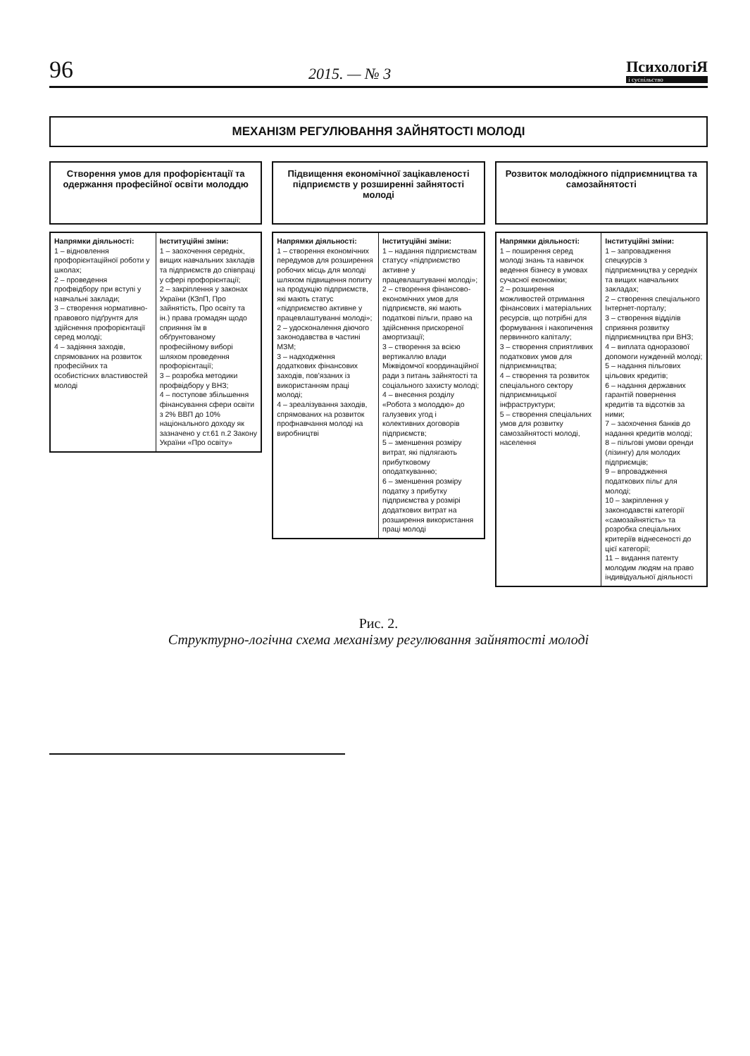96 2015. — № 3 ПсихологіЯ
і суспільство
МЕХАНІЗМ РЕГУЛЮВАННЯ ЗАЙНЯТОСТІ МОЛОДІ
Створення умов для профорієнтації та одержання професійної освіти молоддю
Напрямки діяльності:
1 – відновлення профорієнтаційної роботи у школах;
2 – проведення профвідбору при вступі у навчальні заклади;
3 – створення нормативно-правового підґрунтя для здійснення профорієнтації серед молоді;
4 – задіяння заходів, спрямованих на розвиток професійних та особистісних властивостей молоді
Інституційні зміни:
1 – заохочення середніх, вищих навчальних закладів та підприємств до співпраці у сфері профорієнтації;
2 – закріплення у законах України (КЗпП, Про зайнятість, Про освіту та ін.) права громадян щодо сприяння їм в обґрунтованому професійному виборі шляхом проведення профорієнтації;
3 – розробка методики профвідбору у ВНЗ;
4 – поступове збільшення фінансування сфери освіти з 2% ВВП до 10% національного доходу як зазначено у ст.61 п.2 Закону України «Про освіту»
Підвищення економічної зацікавленості підприємств у розширенні зайнятості молоді
Напрямки діяльності:
1 – створення економічних передумов для розширення робочих місць для молоді шляхом підвищення попиту на продукцію підприємств, які мають статус «підприємство активне у працевлаштуванні молоді»;
2 – удосконалення діючого законодавства в частині МЗМ;
3 – надходження додаткових фінансових заходів, пов'язаних із використанням праці молоді;
4 – зреалізування заходів, спрямованих на розвиток профнавчання молоді на виробництві
Інституційні зміни:
1 – надання підприємствам статусу «підприємство активне у працевлаштуванні молоді»;
2 – створення фінансово-економічних умов для підприємств, які мають податкові пільги, право на здійснення прискореної амортизації;
3 – створення за всією вертикаллю влади Міжвідомчої координаційної ради з питань зайнятості та соціального захисту молоді;
4 – внесення розділу «Робота з молоддю» до галузевих угод і колективних договорів підприємств;
5 – зменшення розміру витрат, які підлягають прибутковому оподаткуванню;
6 – зменшення розміру податку з прибутку підприємства у розмірі додаткових витрат на розширення використання праці молоді
Розвиток молодіжного підприємництва та самозайнятості
Напрямки діяльності:
1 – поширення серед молоді знань та навичок ведення бізнесу в умовах сучасної економіки;
2 – розширення можливостей отримання фінансових і матеріальних ресурсів, що потрібні для формування і накопичення первинного капіталу;
3 – створення сприятливих податкових умов для підприємництва;
4 – створення та розвиток спеціального сектору підприємницької інфраструктури;
5 – створення спеціальних умов для розвитку самозайнятості молоді, населення
Інституційні зміни:
1 – запровадження спецкурсів з підприємництва у середніх та вищих навчальних закладах;
2 – створення спеціального Інтернет-порталу;
3 – створення відділів сприяння розвитку підприємництва при ВНЗ;
4 – виплата одноразової допомоги нужденній молоді;
5 – надання пільгових цільових кредитів;
6 – надання державних гарантій повернення кредитів та відсотків за ними;
7 – заохочення банків до надання кредитів молоді;
8 – пільгові умови оренди (лізингу) для молодих підприємців;
9 – впровадження податкових пільг для молоді;
10 – закріплення у законодавстві категорії «самозайнятість» та розробка спеціальних критеріїв віднесеності до цієї категорії;
11 – видання патенту молодим людям на право індивідуальної діяльності
Рис. 2.
Структурно-логічна схема механізму регулювання зайнятості молоді